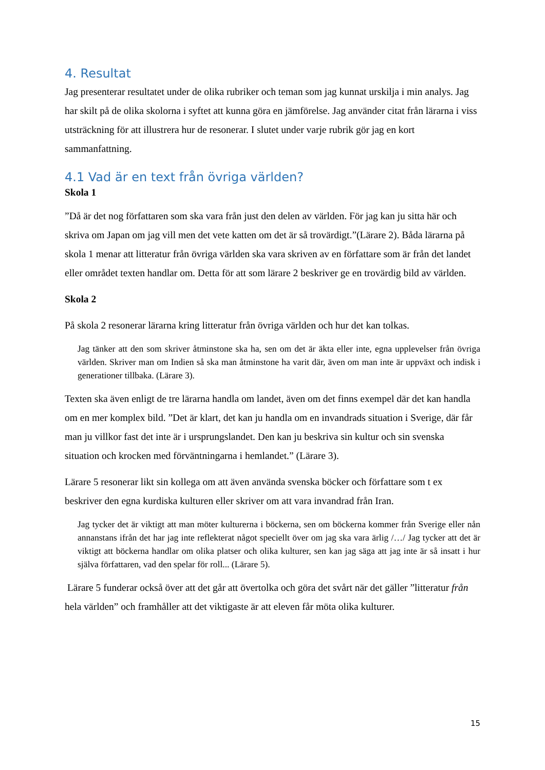4. Resultat
Jag presenterar resultatet under de olika rubriker och teman som jag kunnat urskilja i min analys. Jag har skilt på de olika skolorna i syftet att kunna göra en jämförelse. Jag använder citat från lärarna i viss utsträckning för att illustrera hur de resonerar. I slutet under varje rubrik gör jag en kort sammanfattning.
4.1 Vad är en text från övriga världen?
Skola 1
”Då är det nog författaren som ska vara från just den delen av världen. För jag kan ju sitta här och skriva om Japan om jag vill men det vete katten om det är så trovärdigt.”(Lärare 2). Båda lärarna på skola 1 menar att litteratur från övriga världen ska vara skriven av en författare som är från det landet eller området texten handlar om. Detta för att som lärare 2 beskriver ge en trovärdig bild av världen.
Skola 2
På skola 2 resonerar lärarna kring litteratur från övriga världen och hur det kan tolkas.
Jag tänker att den som skriver åtminstone ska ha, sen om det är äkta eller inte, egna upplevelser från övriga världen. Skriver man om Indien så ska man åtminstone ha varit där, även om man inte är uppväxt och indisk i generationer tillbaka. (Lärare 3).
Texten ska även enligt de tre lärarna handla om landet, även om det finns exempel där det kan handla om en mer komplex bild. ”Det är klart, det kan ju handla om en invandrads situation i Sverige, där får man ju villkor fast det inte är i ursprungslandet. Den kan ju beskriva sin kultur och sin svenska situation och krocken med förväntningarna i hemlandet.” (Lärare 3).
Lärare 5 resonerar likt sin kollega om att även använda svenska böcker och författare som t ex beskriver den egna kurdiska kulturen eller skriver om att vara invandrad från Iran.
Jag tycker det är viktigt att man möter kulturerna i böckerna, sen om böckerna kommer från Sverige eller nån annanstans ifrån det har jag inte reflekterat något speciellt över om jag ska vara ärlig /…/ Jag tycker att det är viktigt att böckerna handlar om olika platser och olika kulturer, sen kan jag säga att jag inte är så insatt i hur själva författaren, vad den spelar för roll... (Lärare 5).
Lärare 5 funderar också över att det går att övertolka och göra det svårt när det gäller ”litteratur från hela världen” och framhåller att det viktigaste är att eleven får möta olika kulturer.
15